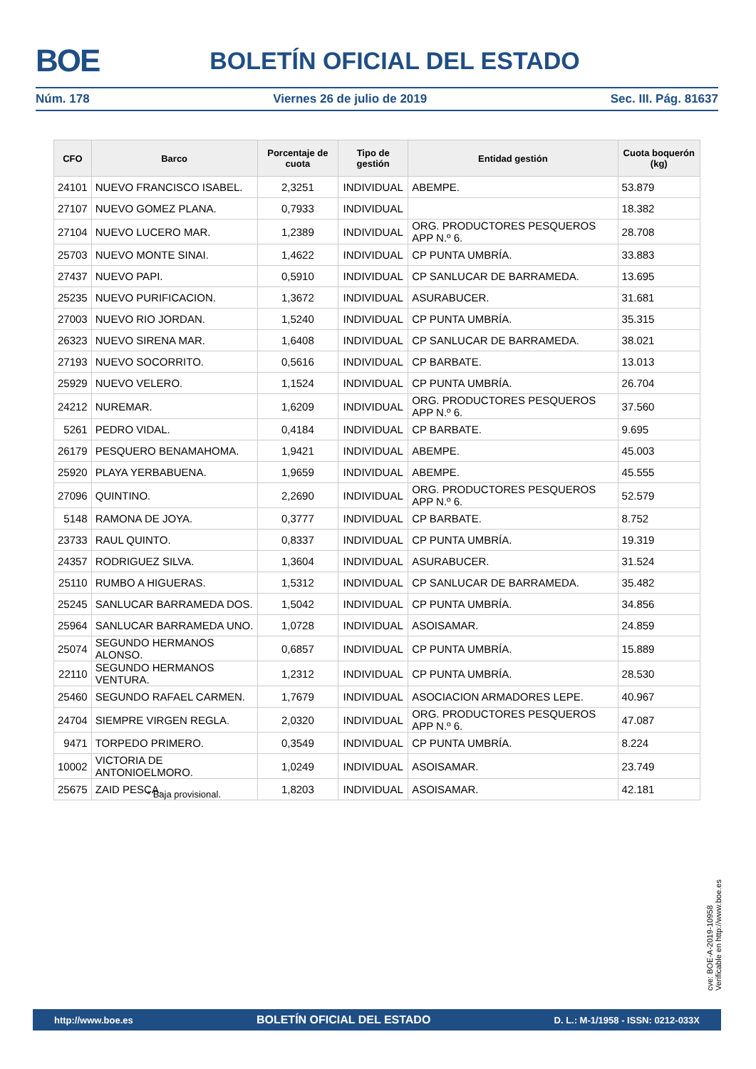BOE
BOLETÍN OFICIAL DEL ESTADO
Núm. 178 Viernes 26 de julio de 2019 Sec. III. Pág. 81637
| CFO | Barco | Porcentaje de cuota | Tipo de gestión | Entidad gestión | Cuota boquerón (kg) |
| --- | --- | --- | --- | --- | --- |
| 24101 | NUEVO FRANCISCO ISABEL. | 2,3251 | INDIVIDUAL | ABEMPE. | 53.879 |
| 27107 | NUEVO GOMEZ PLANA. | 0,7933 | INDIVIDUAL | | 18.382 |
| 27104 | NUEVO LUCERO MAR. | 1,2389 | INDIVIDUAL | ORG. PRODUCTORES PESQUEROS APP N.º 6. | 28.708 |
| 25703 | NUEVO MONTE SINAI. | 1,4622 | INDIVIDUAL | CP PUNTA UMBRÍA. | 33.883 |
| 27437 | NUEVO PAPI. | 0,5910 | INDIVIDUAL | CP SANLUCAR DE BARRAMEDA. | 13.695 |
| 25235 | NUEVO PURIFICACION. | 1,3672 | INDIVIDUAL | ASURABUCER. | 31.681 |
| 27003 | NUEVO RIO JORDAN. | 1,5240 | INDIVIDUAL | CP PUNTA UMBRÍA. | 35.315 |
| 26323 | NUEVO SIRENA MAR. | 1,6408 | INDIVIDUAL | CP SANLUCAR DE BARRAMEDA. | 38.021 |
| 27193 | NUEVO SOCORRITO. | 0,5616 | INDIVIDUAL | CP BARBATE. | 13.013 |
| 25929 | NUEVO VELERO. | 1,1524 | INDIVIDUAL | CP PUNTA UMBRÍA. | 26.704 |
| 24212 | NUREMAR. | 1,6209 | INDIVIDUAL | ORG. PRODUCTORES PESQUEROS APP N.º 6. | 37.560 |
| 5261 | PEDRO VIDAL. | 0,4184 | INDIVIDUAL | CP BARBATE. | 9.695 |
| 26179 | PESQUERO BENAMAHOMA. | 1,9421 | INDIVIDUAL | ABEMPE. | 45.003 |
| 25920 | PLAYA YERBABUENA. | 1,9659 | INDIVIDUAL | ABEMPE. | 45.555 |
| 27096 | QUINTINO. | 2,2690 | INDIVIDUAL | ORG. PRODUCTORES PESQUEROS APP N.º 6. | 52.579 |
| 5148 | RAMONA DE JOYA. | 0,3777 | INDIVIDUAL | CP BARBATE. | 8.752 |
| 23733 | RAUL QUINTO. | 0,8337 | INDIVIDUAL | CP PUNTA UMBRÍA. | 19.319 |
| 24357 | RODRIGUEZ SILVA. | 1,3604 | INDIVIDUAL | ASURABUCER. | 31.524 |
| 25110 | RUMBO A HIGUERAS. | 1,5312 | INDIVIDUAL | CP SANLUCAR DE BARRAMEDA. | 35.482 |
| 25245 | SANLUCAR BARRAMEDA DOS. | 1,5042 | INDIVIDUAL | CP PUNTA UMBRÍA. | 34.856 |
| 25964 | SANLUCAR BARRAMEDA UNO. | 1,0728 | INDIVIDUAL | ASOISAMAR. | 24.859 |
| 25074 | SEGUNDO HERMANOS ALONSO. | 0,6857 | INDIVIDUAL | CP PUNTA UMBRÍA. | 15.889 |
| 22110 | SEGUNDO HERMANOS VENTURA. | 1,2312 | INDIVIDUAL | CP PUNTA UMBRÍA. | 28.530 |
| 25460 | SEGUNDO RAFAEL CARMEN. | 1,7679 | INDIVIDUAL | ASOCIACION ARMADORES LEPE. | 40.967 |
| 24704 | SIEMPRE VIRGEN REGLA. | 2,0320 | INDIVIDUAL | ORG. PRODUCTORES PESQUEROS APP N.º 6. | 47.087 |
| 9471 | TORPEDO PRIMERO. | 0,3549 | INDIVIDUAL | CP PUNTA UMBRÍA. | 8.224 |
| 10002 | VICTORIA DE ANTONIOELMORO. | 1,0249 | INDIVIDUAL | ASOISAMAR. | 23.749 |
| 25675 | ZAID PESCA. | 1,8203 | INDIVIDUAL | ASOISAMAR. | 42.181 |
* Baja provisional.
cve: BOE-A-2019-10958
Verificable en http://www.boe.es
http://www.boe.es BOLETÍN OFICIAL DEL ESTADO D. L.: M-1/1958 - ISSN: 0212-033X